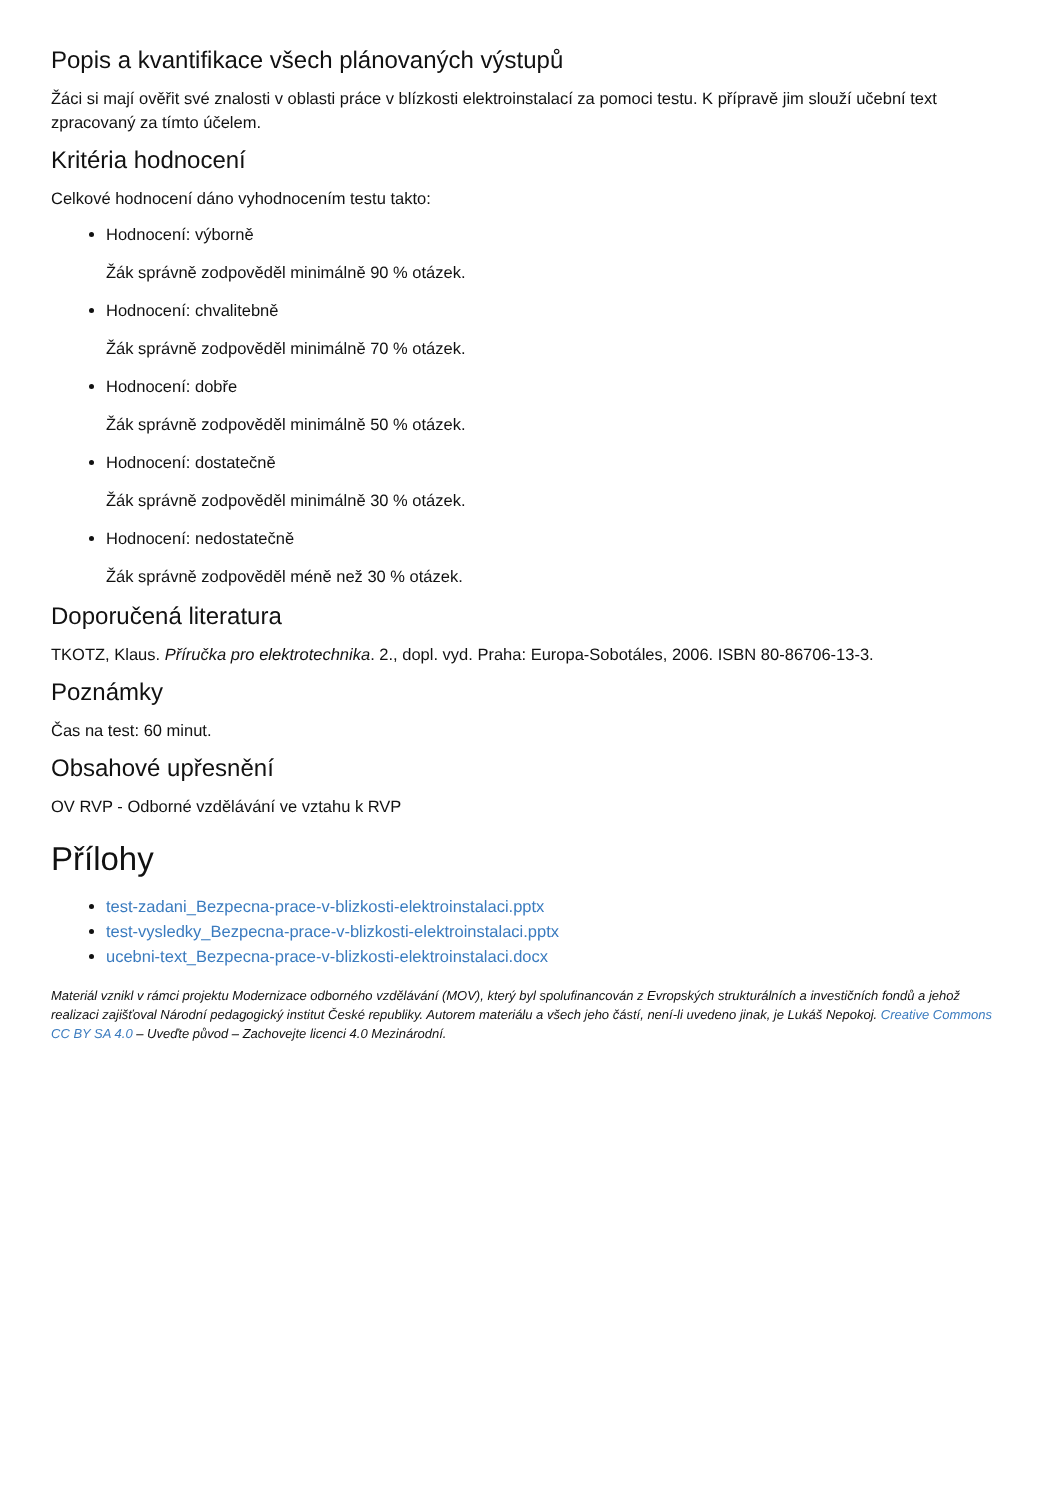Popis a kvantifikace všech plánovaných výstupů
Žáci si mají ověřit své znalosti v oblasti práce v blízkosti elektroinstalací za pomoci testu. K přípravě jim slouží učební text zpracovaný za tímto účelem.
Kritéria hodnocení
Celkové hodnocení dáno vyhodnocením testu takto:
Hodnocení: výborně
Žák správně zodpověděl minimálně 90 % otázek.
Hodnocení: chvalitebně
Žák správně zodpověděl minimálně 70 % otázek.
Hodnocení: dobře
Žák správně zodpověděl minimálně 50 % otázek.
Hodnocení: dostatečně
Žák správně zodpověděl minimálně 30 % otázek.
Hodnocení: nedostatečně
Žák správně zodpověděl méně než 30 % otázek.
Doporučená literatura
TKOTZ, Klaus. Příručka pro elektrotechnika. 2., dopl. vyd. Praha: Europa-Sobotáles, 2006. ISBN 80-86706-13-3.
Poznámky
Čas na test: 60 minut.
Obsahové upřesnění
OV RVP - Odborné vzdělávání ve vztahu k RVP
Přílohy
test-zadani_Bezpecna-prace-v-blizkosti-elektroinstalaci.pptx
test-vysledky_Bezpecna-prace-v-blizkosti-elektroinstalaci.pptx
ucebni-text_Bezpecna-prace-v-blizkosti-elektroinstalaci.docx
Materiál vznikl v rámci projektu Modernizace odborného vzdělávání (MOV), který byl spolufinancován z Evropských strukturálních a investičních fondů a jehož realizaci zajišťoval Národní pedagogický institut České republiky. Autorem materiálu a všech jeho částí, není-li uvedeno jinak, je Lukáš Nepokoj. Creative Commons CC BY SA 4.0 – Uveďte původ – Zachovejte licenci 4.0 Mezinárodní.